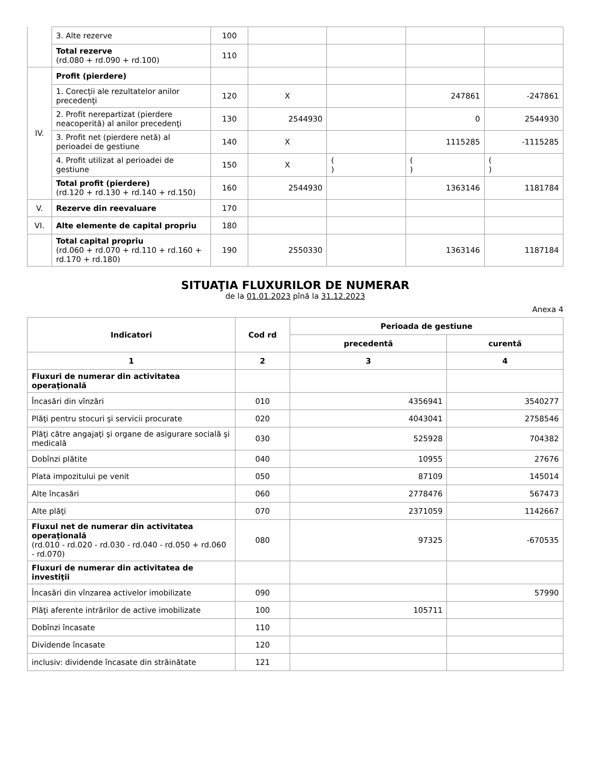| | 3. Alte rezerve | 100 | | | | |
| | Total rezerve (rd.080 + rd.090 + rd.100) | 110 | | | | |
| IV. | Profit (pierdere) | | | | | |
| | 1. Corecţii ale rezultatelor anilor precedenţi | 120 | X | | 247861 | -247861 |
| | 2. Profit nerepartizat (pierdere neacoperită) al anilor precedenţi | 130 | 2544930 | | 0 | 2544930 |
| | 3. Profit net (pierdere netă) al perioadei de gestiune | 140 | X | | 1115285 | -1115285 |
| | 4. Profit utilizat al perioadei de gestiune | 150 | X | ( ) | ( ) | ( ) |
| | Total profit (pierdere) (rd.120 + rd.130 + rd.140 + rd.150) | 160 | 2544930 | | 1363146 | 1181784 |
| V. | Rezerve din reevaluare | 170 | | | | |
| VI. | Alte elemente de capital propriu | 180 | | | | |
| | Total capital propriu (rd.060 + rd.070 + rd.110 + rd.160 + rd.170 + rd.180) | 190 | 2550330 | | 1363146 | 1187184 |
SITUAŢIA FLUXURILOR DE NUMERAR
de la 01.01.2023 pînă la 31.12.2023
Anexa 4
| Indicatori | Cod rd | Perioada de gestiune | |
| --- | --- | --- | --- |
| | | precedentă | curentă |
| 1 | 2 | 3 | 4 |
| Fluxuri de numerar din activitatea operaţională | | | |
| Încasări din vînzări | 010 | 4356941 | 3540277 |
| Plăţi pentru stocuri şi servicii procurate | 020 | 4043041 | 2758546 |
| Plăţi către angajaţi şi organe de asigurare socială şi medicală | 030 | 525928 | 704382 |
| Dobînzi plătite | 040 | 10955 | 27676 |
| Plata impozitului pe venit | 050 | 87109 | 145014 |
| Alte încasări | 060 | 2778476 | 567473 |
| Alte plăţi | 070 | 2371059 | 1142667 |
| Fluxul net de numerar din activitatea operaţională (rd.010 - rd.020 - rd.030 - rd.040 - rd.050 + rd.060 - rd.070) | 080 | 97325 | -670535 |
| Fluxuri de numerar din activitatea de investiţii | | | |
| Încasări din vînzarea activelor imobilizate | 090 | | 57990 |
| Plăţi aferente intrărilor de active imobilizate | 100 | 105711 | |
| Dobînzi încasate | 110 | | |
| Dividende încasate | 120 | | |
| inclusiv: dividende încasate din străinătate | 121 | | |